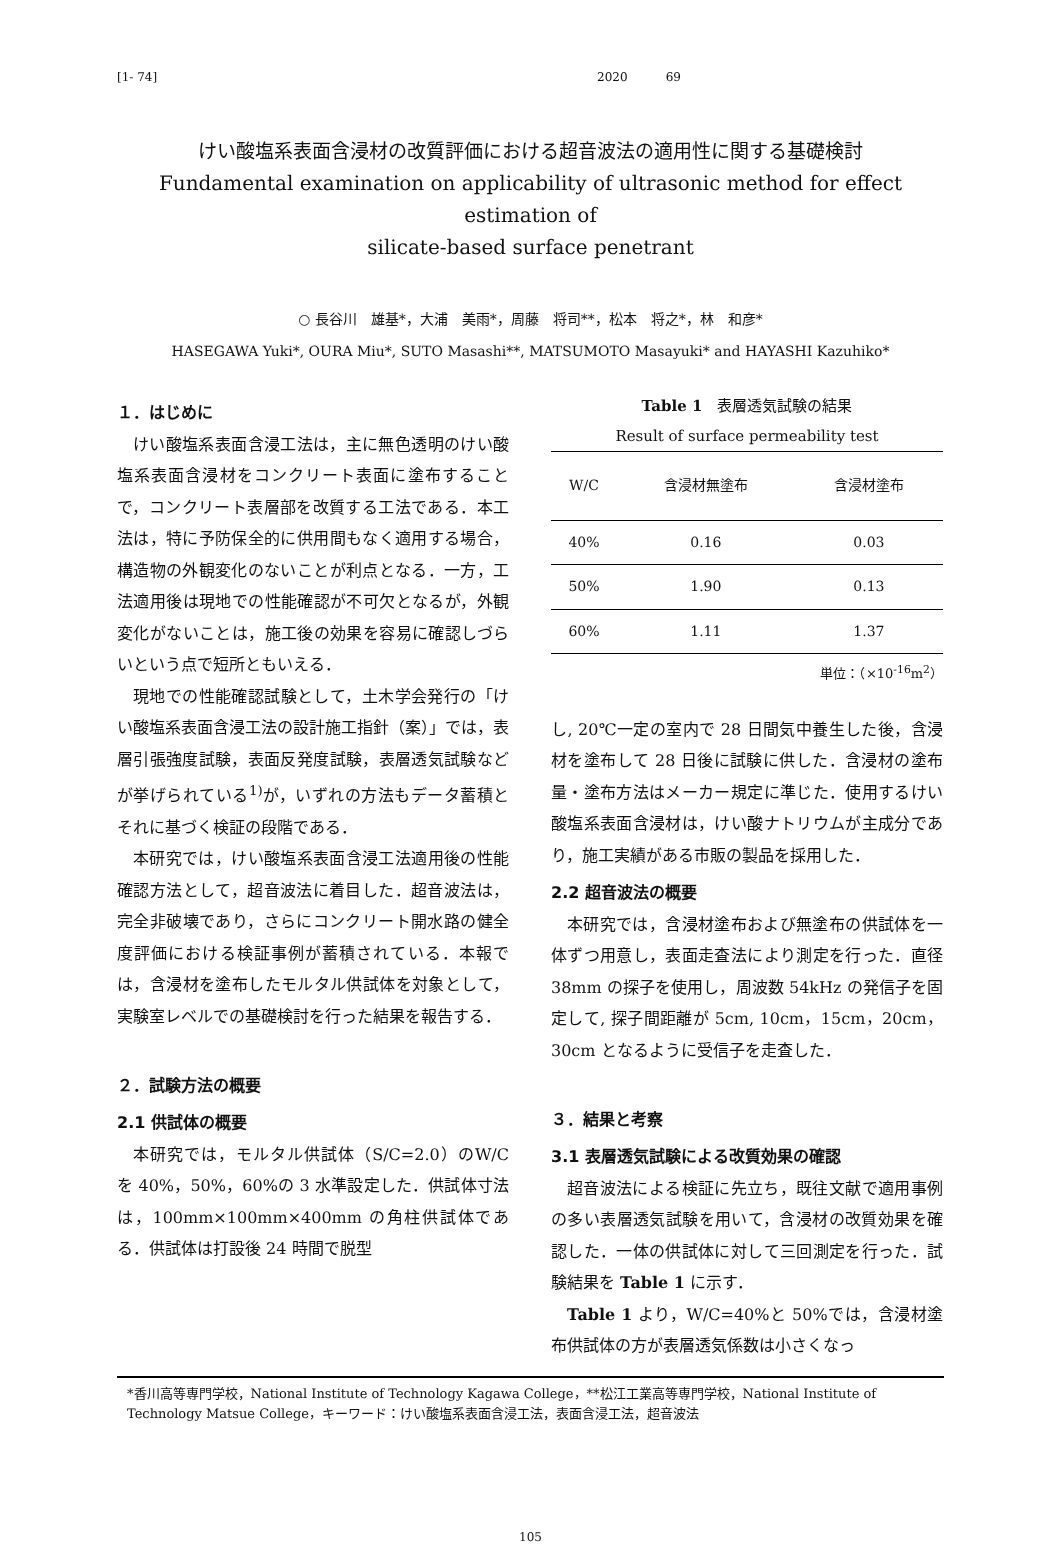[1- 74] 2020 69
けい酸塩系表面含浸材の改質評価における超音波法の適用性に関する基礎検討
Fundamental examination on applicability of ultrasonic method for effect estimation of
silicate-based surface penetrant
○ 長谷川　雄基*，大浦　美雨*，周藤　将司**，松本　将之*，林　和彦*
HASEGAWA Yuki*, OURA Miu*, SUTO Masashi**, MATSUMOTO Masayuki* and HAYASHI Kazuhiko*
１．はじめに
けい酸塩系表面含浸工法は，主に無色透明のけい酸塩系表面含浸材をコンクリート表面に塗布することで，コンクリート表層部を改質する工法である．本工法は，特に予防保全的に供用間もなく適用する場合，構造物の外観変化のないことが利点となる．一方，工法適用後は現地での性能確認が不可欠となるが，外観変化がないことは，施工後の効果を容易に確認しづらいという点で短所ともいえる．
現地での性能確認試験として，土木学会発行の「けい酸塩系表面含浸工法の設計施工指針（案）」では，表層引張強度試験，表面反発度試験，表層透気試験などが挙げられている<sup>1)</sup>が，いずれの方法もデータ蓄積とそれに基づく検証の段階である．
本研究では，けい酸塩系表面含浸工法適用後の性能確認方法として，超音波法に着目した．超音波法は，完全非破壊であり，さらにコンクリート開水路の健全度評価における検証事例が蓄積されている．本報では，含浸材を塗布したモルタル供試体を対象として，実験室レベルでの基礎検討を行った結果を報告する．
２．試験方法の概要
2.1 供試体の概要
本研究では，モルタル供試体（S/C=2.0）のW/C を 40%，50%，60%の 3 水準設定した．供試体寸法は，100mm×100mm×400mm の角柱供試体である．供試体は打設後 24 時間で脱型
Table 1　表層透気試験の結果
Result of surface permeability test
| W/C | 含浸材無塗布 | 含浸材塗布 |
| --- | --- | --- |
| 40% | 0.16 | 0.03 |
| 50% | 1.90 | 0.13 |
| 60% | 1.11 | 1.37 |
単位：（×10<sup>-16</sup>m<sup>2</sup>）
し, 20℃一定の室内で 28 日間気中養生した後，含浸材を塗布して 28 日後に試験に供した．含浸材の塗布量・塗布方法はメーカー規定に準じた．使用するけい酸塩系表面含浸材は，けい酸ナトリウムが主成分であり，施工実績がある市販の製品を採用した．
2.2 超音波法の概要
本研究では，含浸材塗布および無塗布の供試体を一体ずつ用意し，表面走査法により測定を行った．直径 38mm の探子を使用し，周波数 54kHz の発信子を固定して, 探子間距離が 5cm, 10cm，15cm，20cm，30cm となるように受信子を走査した．
３．結果と考察
3.1 表層透気試験による改質効果の確認
超音波法による検証に先立ち，既往文献で適用事例の多い表層透気試験を用いて，含浸材の改質効果を確認した．一体の供試体に対して三回測定を行った．試験結果を Table 1 に示す．
Table 1 より，W/C=40%と 50%では，含浸材塗布供試体の方が表層透気係数は小さくなっ
*香川高等専門学校，National Institute of Technology Kagawa College，**松江工業高等専門学校，National Institute of Technology Matsue College，キーワード：けい酸塩系表面含浸工法，表面含浸工法，超音波法
105